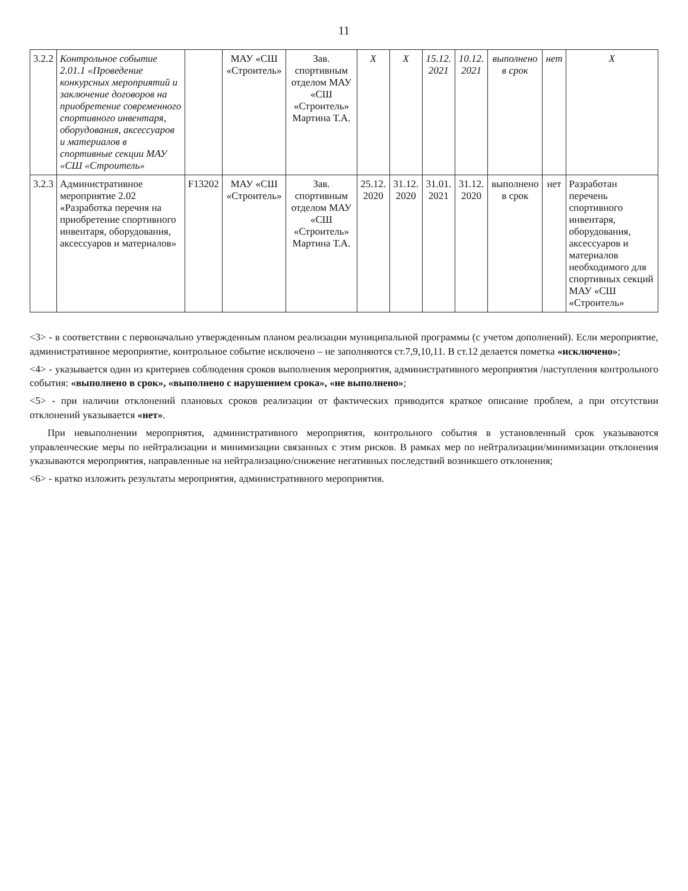11
| 3.2.2 | Контрольное событие 2.01.1 «Проведение конкурсных мероприятий и заключение договоров на приобретение современного спортивного инвентаря, оборудования, аксессуаров и материалов в спортивные секции МАУ «СШ «Строитель» | | МАУ «СШ «Строитель» | Зав. спортивным отделом МАУ «СШ «Строитель» Мартина Т.А. | X | X | 15.12. 2021 | 10.12. 2021 | выполнено в срок | нет | X |
| 3.2.3 | Административное мероприятие 2.02 «Разработка перечня на приобретение спортивного инвентаря, оборудования, аксессуаров и материалов» | F13202 | МАУ «СШ «Строитель» | Зав. спортивным отделом МАУ «СШ «Строитель» Мартина Т.А. | 25.12. 2020 | 31.12. 2020 | 31.01. 2021 | 31.12. 2020 | выполнено в срок | нет | Разработан перечень спортивного инвентаря, оборудования, аксессуаров и материалов необходимого для спортивных секций МАУ «СШ «Строитель» |
<3> - в соответствии с первоначально утвержденным планом реализации муниципальной программы (с учетом дополнений). Если мероприятие, административное мероприятие, контрольное событие исключено – не заполняются ст.7,9,10,11. В ст.12 делается пометка «исключено»;
<4> - указывается один из критериев соблюдения сроков выполнения мероприятия, административного мероприятия /наступления контрольного события: «выполнено в срок», «выполнено с нарушением срока», «не выполнено»;
<5> - при наличии отклонений плановых сроков реализации от фактических приводится краткое описание проблем, а при отсутствии отклонений указывается «нет».
При невыполнении мероприятия, административного мероприятия, контрольного события в установленный срок указываются управленческие меры по нейтрализации и минимизации связанных с этим рисков. В рамках мер по нейтрализации/минимизации отклонения указываются мероприятия, направленные на нейтрализацию/снижение негативных последствий возникшего отклонения;
<6> - кратко изложить результаты мероприятия, административного мероприятия.